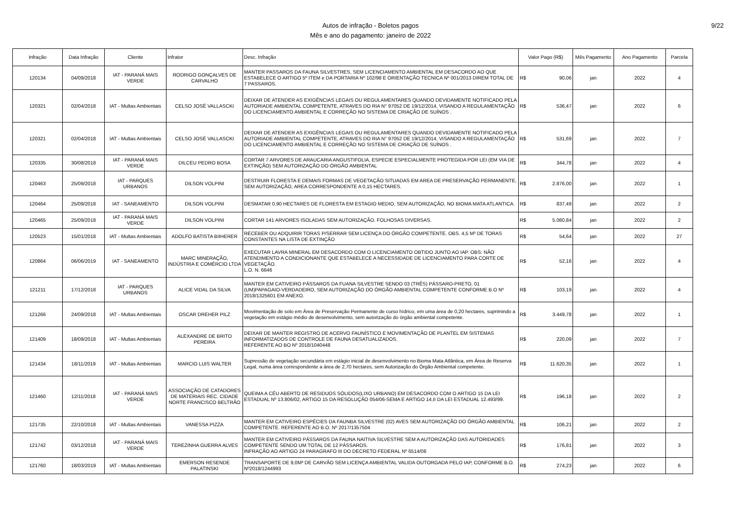Autos de infração - Boletos pagos
Mês e ano do pagamento: janeiro de 2022
9/22
| Infração | Data Infração | Cliente | Infrator | Desc. Infração | Valor Pago (R$) | Mês Pagamento | Ano Pagamento | Parcela |
| --- | --- | --- | --- | --- | --- | --- | --- | --- |
| 120134 | 04/09/2018 | IAT - PARANÁ MAIS VERDE | RODRIGO GONÇALVES DE CARVALHO | MANTER PASSAROS DA FAUNA SILVESTRES, SEM LICENCIAMENTO AMBIENTAL EM DESACORDO AO QUE ESTABELECE O ARTIGO 5º ITEM e DA PORTARIA Nº 102/98 E ORIENTAÇÃO TECNICA Nº 001/2013 DIREM TOTAL DE 7 PASSAROS. | R$ 90,06 | jan | 2022 | 4 |
| 120321 | 02/04/2018 | IAT - Multas Ambientais | CELSO JOSÉ VALLASCKI | DEIXAR DE ATENDER AS EXIGÊNCIAS LEGAIS OU REGULAMENTARES QUANDO DEVIDAMENTE NOTIFICADO PELA AUTORIADE AMBIENTAL COMPETENTE, ATRAVES DO RIA N° 97052 DE 19/12/2014, VISANDO A REGULAMENTAÇÃO DO LICENCIAMENTO AMBIENTAL E CORREÇÃO NO SISTEMA DE CRIAÇÃO DE SUÍNOS . | R$ 536,47 | jan | 2022 | 6 |
| 120321 | 02/04/2018 | IAT - Multas Ambientais | CELSO JOSÉ VALLASCKI | DEIXAR DE ATENDER AS EXIGÊNCIAS LEGAIS OU REGULAMENTARES QUANDO DEVIDAMENTE NOTIFICADO PELA AUTORIADE AMBIENTAL COMPETENTE, ATRAVES DO RIA N° 97052 DE 19/12/2014, VISANDO A REGULAMENTAÇÃO DO LICENCIAMENTO AMBIENTAL E CORREÇÃO NO SISTEMA DE CRIAÇÃO DE SUÍNOS . | R$ 531,69 | jan | 2022 | 7 |
| 120335 | 30/08/2018 | IAT - PARANÁ MAIS VERDE | DILCEU PEDRO BOSA | CORTAR 7 ARVORES DE ARAUCARIA ANGUSTIFOLIA, ESPECIE ESPECIALMENTE PROTEGIDA POR LEI (EM VIA DE EXTINÇÃO) SEM AUTORIZAÇÃO DO ÓRGÃO AMBIENTAL | R$ 344,78 | jan | 2022 | 4 |
| 120463 | 25/09/2018 | IAT - PARQUES URBANOS | DILSON VOLPINI | DESTRUIR FLORESTA E DEMAIS FORMAS DE VEGETAÇÃO SITUADAS EM AREA DE PRESERVAÇÃO PERMANENTE, SEM AUTORIZAÇÃO, AREA CORRESPONDENTE A 0,15 HECTARES. | R$ 2.876,00 | jan | 2022 | 1 |
| 120464 | 25/09/2018 | IAT - SANEAMENTO | DILSON VOLPINI | DESMATAR 0,90 HECTARES DE FLORESTA EM ESTAGIO MEDIO, SEM AUTORIZAÇÃO, NO BIOMA MATA ATLANTICA. | R$ 837,49 | jan | 2022 | 2 |
| 120465 | 25/09/2018 | IAT - PARANÁ MAIS VERDE | DILSON VOLPINI | CORTAR 141 ARVORES ISOLADAS SEM AUTORIZAÇÃO. FOLHOSAS DIVERSAS. | R$ 5.060,84 | jan | 2022 | 2 |
| 120523 | 15/01/2018 | IAT - Multas Ambientais | ADOLFO BATISTA BIIHERER | RECEBER OU ADQUIRIR TORAS P/SERRAR SEM LICENÇA DO ÓRGÃO COMPETENTE. OBS. 4,5 M³ DE TORAS CONSTANTES NA LISTA DE EXTINÇÃO | R$ 54,64 | jan | 2022 | 27 |
| 120864 | 06/06/2019 | IAT - SANEAMENTO | MARC MINERAÇÃO, INDÚSTRIA E COMÉRCIO LTDA | EXECUTAR LAVRA MINERAL EM DESACORDO COM O LICENCIAMENTO OBTIDO JUNTO AO IAP. OBS: NÃO ATENDIMENTO A CONDICIONANTE QUE ESTABELECE A NECESSIDADE DE LICENCIAMENTO PARA CORTE DE VEGETAÇÃO. L.O. N. 6646 | R$ 52,16 | jan | 2022 | 4 |
| 121211 | 17/12/2018 | IAT - PARQUES URBANOS | ALICE VIDAL DA SILVA | MANTER EM CATIVEIRO PÁSSAROS DA FUANA SILVESTRE SENDO 03 (TRÊS) PÁSSARO-PRETO, 01 (UM)PAPAGAIO-VERDADEIRO, SEM AUTORIZAÇÃO DO ÓRGÃO AMBIENTAL COMPETENTE CONFORME B.O Nº 2018/1325601 EM ANEXO. | R$ 103,19 | jan | 2022 | 4 |
| 121266 | 24/09/2018 | IAT - Multas Ambientais | OSCAR DREHER PILZ | Movimentação de solo em Área de Preservação Permanente de curso hídrico, em uma área de 0,20 hectares, suprimindo a vegetação em estágio médio de desenvolvimento, sem autorização do órgão ambiental competente. | R$ 3.449,78 | jan | 2022 | 1 |
| 121409 | 18/09/2018 | IAT - Multas Ambientais | ALEXANDRE DE BRITO PEREIRA | DEIXAR DE MANTER REGISTRO DE ACERVO FAUNÍSTICO E MOVIMENTAÇÃO DE PLANTEL EM SISTEMAS INFORMATIZADOS DE CONTROLE DE FAUNA DESATUALIZADOS. REFERENTE AO BO Nº 2018/1040448 | R$ 220,09 | jan | 2022 | 7 |
| 121434 | 18/11/2019 | IAT - Multas Ambientais | MARCIO LUIS WALTER | Supressão de vegetação secundária em estágio inicial de desenvolvimento no Bioma Mata Atlântica, em Área de Reserva Legal, numa área correspondente a área de 2,70 hectares, sem Autorização do Órgão Ambiental competente. | R$ 11.620,35 | jan | 2022 | 1 |
| 121460 | 12/11/2018 | IAT - PARANÁ MAIS VERDE | ASSOCIAÇÃO DE CATADORES DE MATERIAIS REC. CIDADE NORTE FRANCISCO BELTRÃO | QUEIMA A CÉU ABERTO DE RESIDUOS SÓLIDOS(LIXO URBANO) EM DESACORDO COM O ARTIGO 15 DA LEI ESTADUAL Nº 13.806/02, ARTIGO 15 DA RESOLUÇÃO 054/06-SEMA E ARTIGO 14,II DA LEI ESTADUAL 12.493/99. | R$ 196,18 | jan | 2022 | 2 |
| 121735 | 22/10/2018 | IAT - Multas Ambientais | VANESSA PIZZA | MANTER EM CATIVEIRO ESPÉCIES DA FAUNBA SILVESTRE (02) AVES SEM AUTORIZAÇÃO DO ÓRGÃO AMBIENTAL COMPETENTE. REFERENTE AO B.O. Nº 2017/1357504 | R$ 106,21 | jan | 2022 | 2 |
| 121742 | 03/12/2018 | IAT - PARANÁ MAIS VERDE | TEREZINHA GUERRA ALVES | MANTER EM CATIVEIRO PÁSSAROS DA FAUNA NAITIVA SILVESTRE SEM A AUTORIZAÇÃO DAS AUTORIDADES COMPETENTE SENDO UM TOTAL DE 12 PÁSSAROS. INFRAÇÃO AO ARTIGO 24 PARAGRAFO III DO DECRETO FEDERAL Nº 6514/08 | R$ 176,81 | jan | 2022 | 3 |
| 121760 | 18/03/2019 | IAT - Multas Ambientais | EMERSON RESENDE PALATINSKI | TRANSAPORTE DE 9,0M³ DE CARVÃO SEM LICENÇA AMBIENTAL VALIDA OUTORGADA PELO IAP, CONFORME B.O. Nº2018/1244993 | R$ 274,23 | jan | 2022 | 6 |